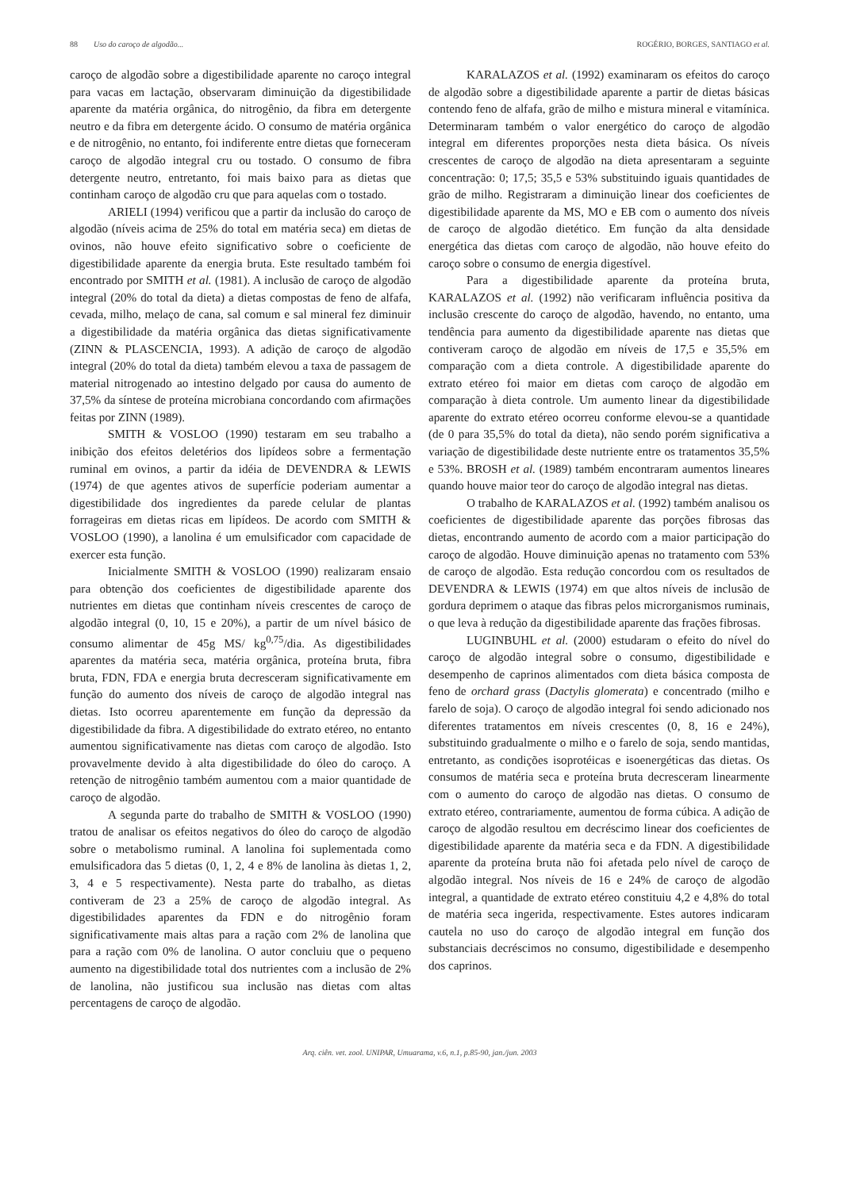88 Uso do caroço de algodão... ROGÉRIO, BORGES, SANTIAGO et al.
caroço de algodão sobre a digestibilidade aparente no caroço integral para vacas em lactação, observaram diminuição da digestibilidade aparente da matéria orgânica, do nitrogênio, da fibra em detergente neutro e da fibra em detergente ácido. O consumo de matéria orgânica e de nitrogênio, no entanto, foi indiferente entre dietas que forneceram caroço de algodão integral cru ou tostado. O consumo de fibra detergente neutro, entretanto, foi mais baixo para as dietas que continham caroço de algodão cru que para aquelas com o tostado.
ARIELI (1994) verificou que a partir da inclusão do caroço de algodão (níveis acima de 25% do total em matéria seca) em dietas de ovinos, não houve efeito significativo sobre o coeficiente de digestibilidade aparente da energia bruta. Este resultado também foi encontrado por SMITH et al. (1981). A inclusão de caroço de algodão integral (20% do total da dieta) a dietas compostas de feno de alfafa, cevada, milho, melaço de cana, sal comum e sal mineral fez diminuir a digestibilidade da matéria orgânica das dietas significativamente (ZINN & PLASCENCIA, 1993). A adição de caroço de algodão integral (20% do total da dieta) também elevou a taxa de passagem de material nitrogenado ao intestino delgado por causa do aumento de 37,5% da síntese de proteína microbiana concordando com afirmações feitas por ZINN (1989).
SMITH & VOSLOO (1990) testaram em seu trabalho a inibição dos efeitos deletérios dos lipídeos sobre a fermentação ruminal em ovinos, a partir da idéia de DEVENDRA & LEWIS (1974) de que agentes ativos de superfície poderiam aumentar a digestibilidade dos ingredientes da parede celular de plantas forrageiras em dietas ricas em lipídeos. De acordo com SMITH & VOSLOO (1990), a lanolina é um emulsificador com capacidade de exercer esta função.
Inicialmente SMITH & VOSLOO (1990) realizaram ensaio para obtenção dos coeficientes de digestibilidade aparente dos nutrientes em dietas que continham níveis crescentes de caroço de algodão integral (0, 10, 15 e 20%), a partir de um nível básico de consumo alimentar de 45g MS/ kg<sup>0,75</sup>/dia. As digestibilidades aparentes da matéria seca, matéria orgânica, proteína bruta, fibra bruta, FDN, FDA e energia bruta decresceram significativamente em função do aumento dos níveis de caroço de algodão integral nas dietas. Isto ocorreu aparentemente em função da depressão da digestibilidade da fibra. A digestibilidade do extrato etéreo, no entanto aumentou significativamente nas dietas com caroço de algodão. Isto provavelmente devido à alta digestibilidade do óleo do caroço. A retenção de nitrogênio também aumentou com a maior quantidade de caroço de algodão.
A segunda parte do trabalho de SMITH & VOSLOO (1990) tratou de analisar os efeitos negativos do óleo do caroço de algodão sobre o metabolismo ruminal. A lanolina foi suplementada como emulsificadora das 5 dietas (0, 1, 2, 4 e 8% de lanolina às dietas 1, 2, 3, 4 e 5 respectivamente). Nesta parte do trabalho, as dietas contiveram de 23 a 25% de caroço de algodão integral. As digestibilidades aparentes da FDN e do nitrogênio foram significativamente mais altas para a ração com 2% de lanolina que para a ração com 0% de lanolina. O autor concluiu que o pequeno aumento na digestibilidade total dos nutrientes com a inclusão de 2% de lanolina, não justificou sua inclusão nas dietas com altas percentagens de caroço de algodão.
KARALAZOS et al. (1992) examinaram os efeitos do caroço de algodão sobre a digestibilidade aparente a partir de dietas básicas contendo feno de alfafa, grão de milho e mistura mineral e vitamínica. Determinaram também o valor energético do caroço de algodão integral em diferentes proporções nesta dieta básica. Os níveis crescentes de caroço de algodão na dieta apresentaram a seguinte concentração: 0; 17,5; 35,5 e 53% substituindo iguais quantidades de grão de milho. Registraram a diminuição linear dos coeficientes de digestibilidade aparente da MS, MO e EB com o aumento dos níveis de caroço de algodão dietético. Em função da alta densidade energética das dietas com caroço de algodão, não houve efeito do caroço sobre o consumo de energia digestível.
Para a digestibilidade aparente da proteína bruta, KARALAZOS et al. (1992) não verificaram influência positiva da inclusão crescente do caroço de algodão, havendo, no entanto, uma tendência para aumento da digestibilidade aparente nas dietas que contiveram caroço de algodão em níveis de 17,5 e 35,5% em comparação com a dieta controle. A digestibilidade aparente do extrato etéreo foi maior em dietas com caroço de algodão em comparação à dieta controle. Um aumento linear da digestibilidade aparente do extrato etéreo ocorreu conforme elevou-se a quantidade (de 0 para 35,5% do total da dieta), não sendo porém significativa a variação de digestibilidade deste nutriente entre os tratamentos 35,5% e 53%. BROSH et al. (1989) também encontraram aumentos lineares quando houve maior teor do caroço de algodão integral nas dietas.
O trabalho de KARALAZOS et al. (1992) também analisou os coeficientes de digestibilidade aparente das porções fibrosas das dietas, encontrando aumento de acordo com a maior participação do caroço de algodão. Houve diminuição apenas no tratamento com 53% de caroço de algodão. Esta redução concordou com os resultados de DEVENDRA & LEWIS (1974) em que altos níveis de inclusão de gordura deprimem o ataque das fibras pelos microrganismos ruminais, o que leva à redução da digestibilidade aparente das frações fibrosas.
LUGINBUHL et al. (2000) estudaram o efeito do nível do caroço de algodão integral sobre o consumo, digestibilidade e desempenho de caprinos alimentados com dieta básica composta de feno de orchard grass (Dactylis glomerata) e concentrado (milho e farelo de soja). O caroço de algodão integral foi sendo adicionado nos diferentes tratamentos em níveis crescentes (0, 8, 16 e 24%), substituindo gradualmente o milho e o farelo de soja, sendo mantidas, entretanto, as condições isoprotéicas e isoenergéticas das dietas. Os consumos de matéria seca e proteína bruta decresceram linearmente com o aumento do caroço de algodão nas dietas. O consumo de extrato etéreo, contrariamente, aumentou de forma cúbica. A adição de caroço de algodão resultou em decréscimo linear dos coeficientes de digestibilidade aparente da matéria seca e da FDN. A digestibilidade aparente da proteína bruta não foi afetada pelo nível de caroço de algodão integral. Nos níveis de 16 e 24% de caroço de algodão integral, a quantidade de extrato etéreo constituiu 4,2 e 4,8% do total de matéria seca ingerida, respectivamente. Estes autores indicaram cautela no uso do caroço de algodão integral em função dos substanciais decréscimos no consumo, digestibilidade e desempenho dos caprinos.
Arq. ciên. vet. zool. UNIPAR, Umuarama, v.6, n.1, p.85-90, jan./jun. 2003